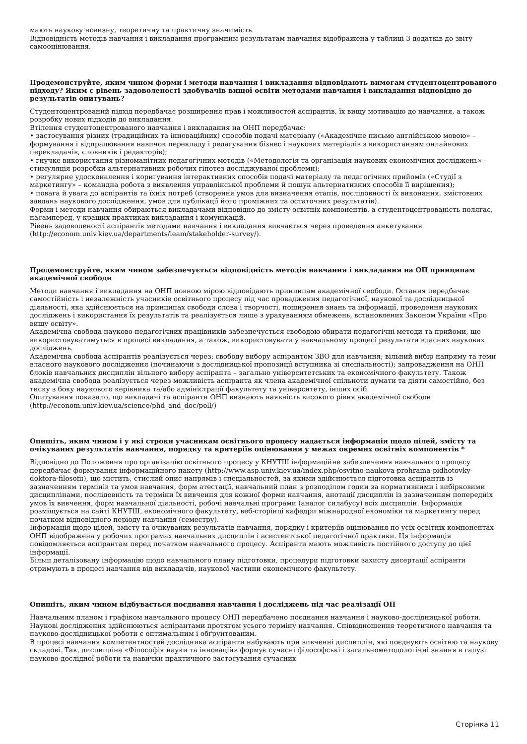мають наукову новизну, теоретичну та практичну значимість.
Відповідність методів навчання і викладання програмним результатам навчання відображена у таблиці 3 додатків до звіту самооцінювання.
Продемонструйте, яким чином форми і методи навчання і викладання відповідають вимогам студентоцентрованого підходу? Яким є рівень задоволеності здобувачів вищої освіти методами навчання і викладання відповідно до результатів опитувань?
Студентоцентрований підхід передбачає розширення прав і можливостей аспірантів, їх вищу мотивацію до навчання, а також розробку нових підходів до викладання.
Втілення студентоцентрованого навчання і викладання на ОНП передбачає:
• застосування різних (традиційних та інноваційних) способів подачі матеріалу («Академічне письмо англійською мовою» – формування і відпрацювання навичок перекладу і редагування бізнес і наукових матеріалів з використанням онлайнових перекладачів, словників і редакторів);
• гнучке використання різноманітних педагогічних методів («Методологія та організація наукових економічних досліджень» – стимуляція розробки альтернативних робочих гіпотез досліджуваної проблеми);
• регулярне удосконалення і коригування інтерактивних способів подачі матеріалу та педагогічних прийомів («Студії з маркетингу» – командна робота з виявлення управлінської проблеми й пошук альтернативних способів її вирішення);
• повага й увага до аспірантів та їхніх потреб (створення умов для визначення етапів, послідовності їх виконання, змістовних завдань наукового дослідження, умов для публікації його проміжних та остаточних результатів).
Форми і методи навчання обираються викладачами відповідно до змісту освітніх компонентів, а студентоцентрованість полягає, насамперед, у кращих практиках викладання і комунікацій.
Рівень задоволеності аспірантів методами навчання і викладання вивчається через проведення анкетування (http://econom.univ.kiev.ua/departments/ieam/stakeholder-survey/).
Продемонструйте, яким чином забезпечується відповідність методів навчання і викладання на ОП принципам академічної свободи
Методи навчання і викладання на ОНП повною мірою відповідають принципам академічної свободи. Остання передбачає самостійність і незалежність учасників освітнього процесу під час провадження педагогічної, наукової та дослідницької діяльності, яка здійснюється на принципах свободи слова і творчості, поширення знань та інформації, проведення наукових досліджень і використання їх результатів та реалізується лише з урахуванням обмежень, встановлених Законом України «Про вищу освіту».
Академічна свобода науково-педагогічних працівників забезпечується свободою обирати педагогічні методи та прийоми, що використовуватимуться в процесі викладання, а також, використовувати у навчальному процесі результати власних наукових досліджень.
Академічна свобода аспірантів реалізується через: свободу вибору аспірантом ЗВО для навчання; вільний вибір напряму та теми власного наукового дослідження (починаючи з дослідницької пропозиції вступника зі спеціальності); запровадження на ОНП блоків навчальних дисциплін вільного вибору аспіранта – загально університетських та економічного факультету. Також академічна свобода реалізується через можливість аспіранта як члена академічної спільноти думати та діяти самостійно, без тиску з боку наукового керівника та/або адміністрації факультету та університету, інших осіб.
Опитування показало, що викладачі та аспіранти ОНП визнають наявність високого рівня академічної свободи (http://econom.univ.kiev.ua/science/phd_and_doc/poll/)
Опишіть, яким чином і у які строки учасникам освітнього процесу надається інформація щодо цілей, змісту та очікуваних результатів навчання, порядку та критеріїв оцінювання у межах окремих освітніх компонентів *
Відповідно до Положення про організацію освітнього процесу у КНУТШ інформаційне забезпечення навчального процесу передбачає формування інформаційного пакету (http://www.asp.univ.kiev.ua/index.php/osvitno-naukova-prohrama-pidhotovky-doktora-filosofii), що містить, стислий опис напрямів і спеціальностей, за якими здійснюється підготовка аспірантів із зазначенням термінів та умов навчання, форм атестації, навчальний план з розподілом годин за нормативними і вибірковими дисциплінами, послідовність та терміни їх вивчення для кожної форми навчання, анотації дисциплін із зазначенням попередніх умов їх вивчення, форм навчальної діяльності, робочі навчальні програми (аналог силабусу) всіх дисциплін. Інформація розміщується на сайті КНУТШ, економічного факультету, веб-сторінці кафедри міжнародної економіки та маркетингу перед початком відповідного періоду навчання (семестру).
Інформація щодо цілей, змісту та очікуваних результатів навчання, порядку і критеріїв оцінювання по усіх освітніх компонентах ОНП відображена у робочих програмах навчальних дисциплін і асистентської педагогічної практики. Ця інформація повідомляється аспірантам перед початком навчального процесу. Аспіранти мають можливість постійного доступу до цієї інформації.
Більш деталізовану інформацію щодо навчального плану підготовки, процедури підготовки захисту дисертації аспіранти отримують в процесі навчання від викладачів, наукової частини економічного факультету.
Опишіть, яким чином відбувається поєднання навчання і досліджень під час реалізації ОП
Навчальним планом і графіком навчального процесу ОНП передбачено поєднання навчання і науково-дослідницької роботи. Наукові дослідження здійснюються аспірантами протягом усього терміну навчання. Співвідношення теоретичного навчання та науково-дослідницької роботи є оптимальним і обґрунтованим.
В процесі навчання компетентностей дослідника аспіранти набувають при вивченні дисциплін, які поєднують освітню та наукову складові. Так, дисципліна «Філософія науки та інновацій» формує сучасні філософські і загальнометодологічні знання в галузі науково-дослідної роботи та навички практичного застосування сучасних
Сторінка 11